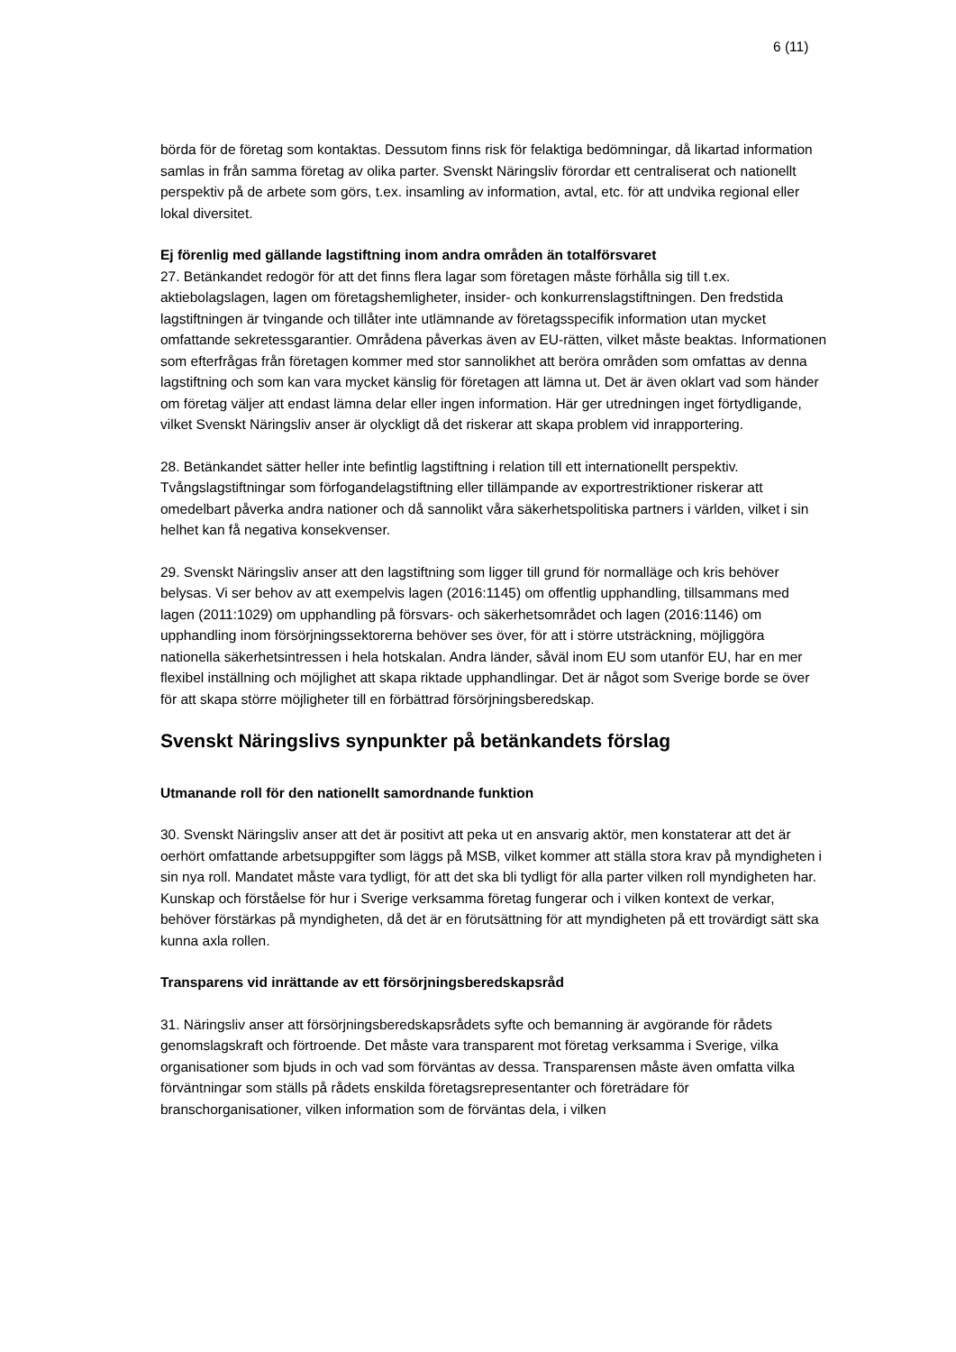6 (11)
börda för de företag som kontaktas. Dessutom finns risk för felaktiga bedömningar, då likartad information samlas in från samma företag av olika parter. Svenskt Näringsliv förordar ett centraliserat och nationellt perspektiv på de arbete som görs, t.ex. insamling av information, avtal, etc. för att undvika regional eller lokal diversitet.
Ej förenlig med gällande lagstiftning inom andra områden än totalförsvaret
27. Betänkandet redogör för att det finns flera lagar som företagen måste förhålla sig till t.ex. aktiebolagslagen, lagen om företagshemligheter, insider- och konkurrenslagstiftningen. Den fredstida lagstiftningen är tvingande och tillåter inte utlämnande av företagsspecifik information utan mycket omfattande sekretessgarantier. Områdena påverkas även av EU-rätten, vilket måste beaktas. Informationen som efterfrågas från företagen kommer med stor sannolikhet att beröra områden som omfattas av denna lagstiftning och som kan vara mycket känslig för företagen att lämna ut. Det är även oklart vad som händer om företag väljer att endast lämna delar eller ingen information. Här ger utredningen inget förtydligande, vilket Svenskt Näringsliv anser är olyckligt då det riskerar att skapa problem vid inrapportering.
28. Betänkandet sätter heller inte befintlig lagstiftning i relation till ett internationellt perspektiv. Tvångslagstiftningar som förfogandelagstiftning eller tillämpande av exportrestriktioner riskerar att omedelbart påverka andra nationer och då sannolikt våra säkerhetspolitiska partners i världen, vilket i sin helhet kan få negativa konsekvenser.
29. Svenskt Näringsliv anser att den lagstiftning som ligger till grund för normalläge och kris behöver belysas. Vi ser behov av att exempelvis lagen (2016:1145) om offentlig upphandling, tillsammans med lagen (2011:1029) om upphandling på försvars- och säkerhetsområdet och lagen (2016:1146) om upphandling inom försörjningssektorerna behöver ses över, för att i större utsträckning, möjliggöra nationella säkerhetsintressen i hela hotskalan. Andra länder, såväl inom EU som utanför EU, har en mer flexibel inställning och möjlighet att skapa riktade upphandlingar. Det är något som Sverige borde se över för att skapa större möjligheter till en förbättrad försörjningsberedskap.
Svenskt Näringslivs synpunkter på betänkandets förslag
Utmanande roll för den nationellt samordnande funktion
30. Svenskt Näringsliv anser att det är positivt att peka ut en ansvarig aktör, men konstaterar att det är oerhört omfattande arbetsuppgifter som läggs på MSB, vilket kommer att ställa stora krav på myndigheten i sin nya roll. Mandatet måste vara tydligt, för att det ska bli tydligt för alla parter vilken roll myndigheten har. Kunskap och förståelse för hur i Sverige verksamma företag fungerar och i vilken kontext de verkar, behöver förstärkas på myndigheten, då det är en förutsättning för att myndigheten på ett trovärdigt sätt ska kunna axla rollen.
Transparens vid inrättande av ett försörjningsberedskapsråd
31. Näringsliv anser att försörjningsberedskapsrådets syfte och bemanning är avgörande för rådets genomslagskraft och förtroende. Det måste vara transparent mot företag verksamma i Sverige, vilka organisationer som bjuds in och vad som förväntas av dessa. Transparensen måste även omfatta vilka förväntningar som ställs på rådets enskilda företagsrepresentanter och företrädare för branschorganisationer, vilken information som de förväntas dela, i vilken